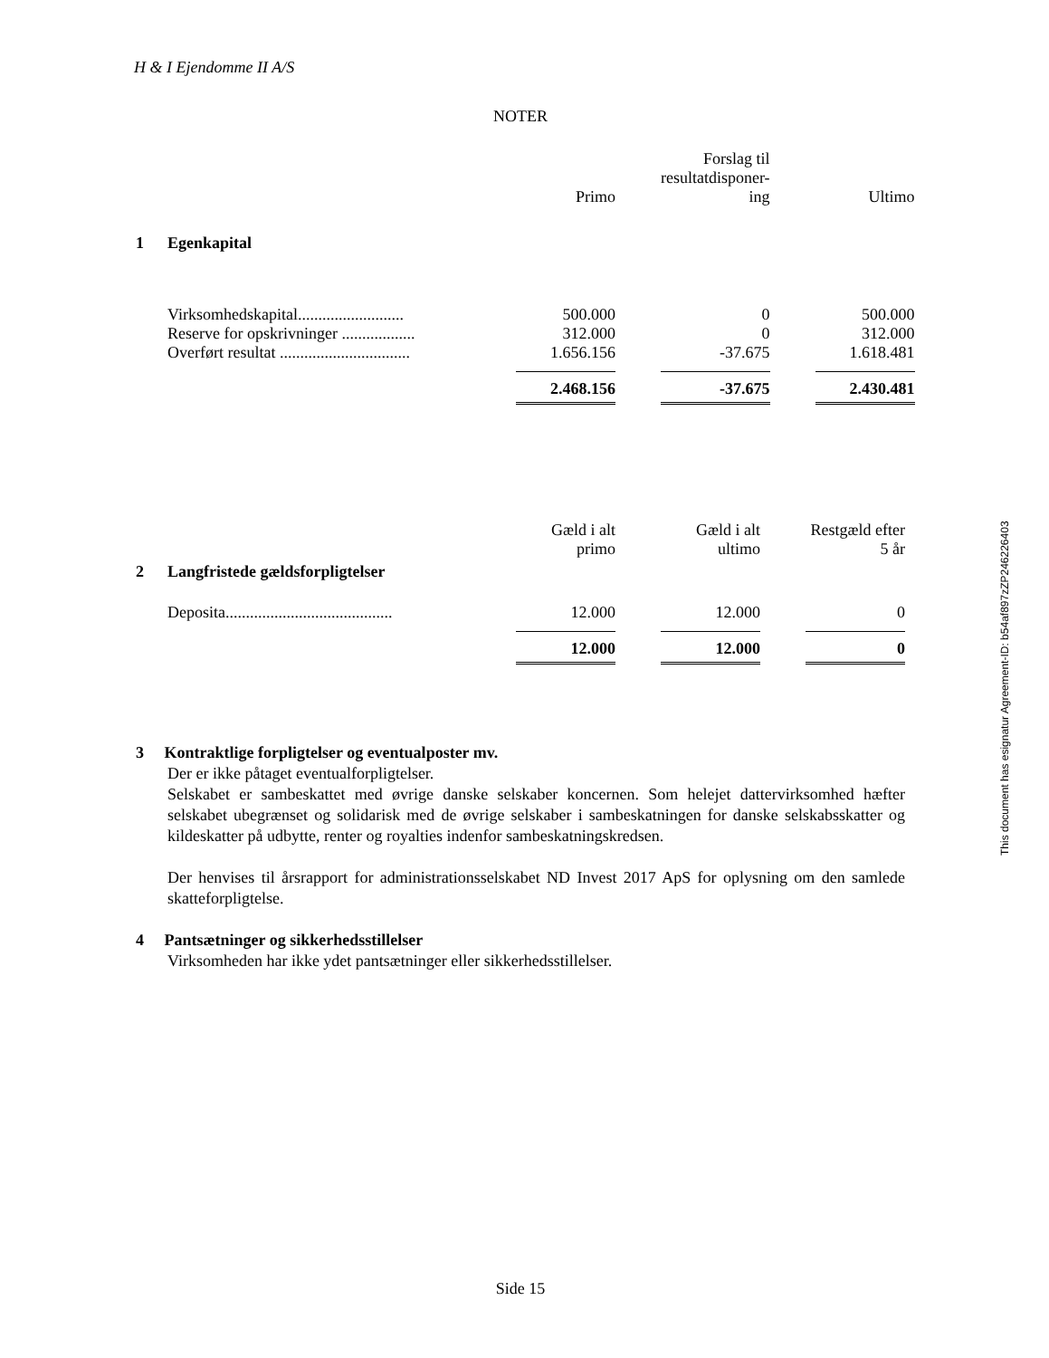H & I Ejendomme II A/S
NOTER
| | | Primo | Forslag til resultatdisponer-ing | Ultimo |
| 1 | Egenkapital | | | |
| | Virksomhedskapital.......................... | 500.000 | 0 | 500.000 |
| | Reserve for opskrivninger .................. | 312.000 | 0 | 312.000 |
| | Overført resultat ................................ | 1.656.156 | -37.675 | 1.618.481 |
| | | 2.468.156 | -37.675 | 2.430.481 |
| | | Gæld i alt primo | Gæld i alt ultimo | Restgæld efter 5 år |
| 2 | Langfristede gældsforpligtelser | | | |
| | Deposita......................................... | 12.000 | 12.000 | 0 |
| | | 12.000 | 12.000 | 0 |
3 Kontraktlige forpligtelser og eventualposter mv.
Der er ikke påtaget eventualforpligtelser.
Selskabet er sambeskattet med øvrige danske selskaber koncernen. Som helejet dattervirksomhed hæfter selskabet ubegrænset og solidarisk med de øvrige selskaber i sambeskatningen for danske selskabsskatter og kildeskatter på udbytte, renter og royalties indenfor sambeskatningskredsen.
Der henvises til årsrapport for administrationsselskabet ND Invest 2017 ApS for oplysning om den samlede skatteforpligtelse.
4 Pantsætninger og sikkerhedsstillelser
Virksomheden har ikke ydet pantsætninger eller sikkerhedsstillelser.
Side 15
This document has esignatur Agreement-ID: b54af897zZP246226403